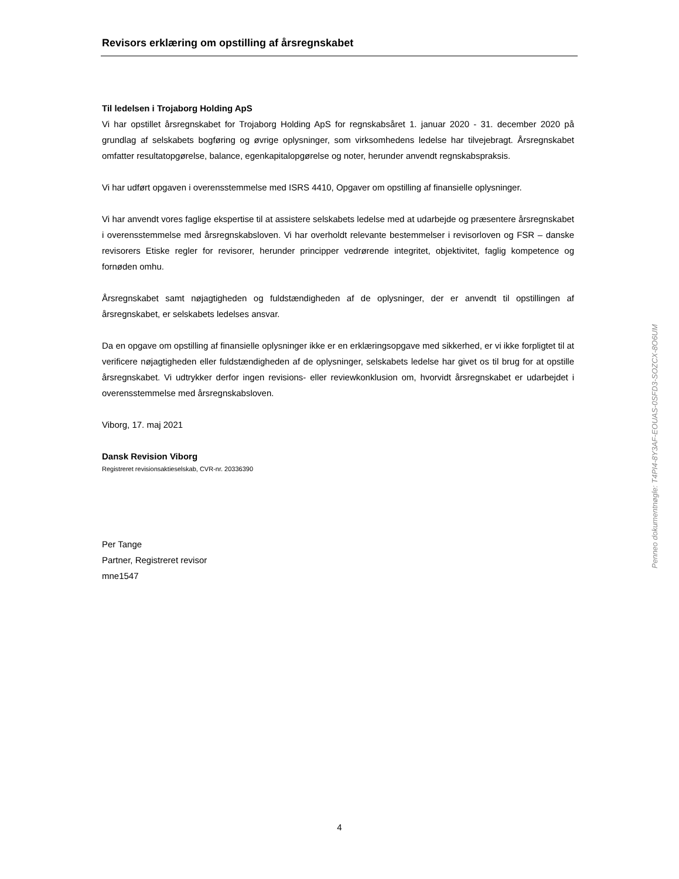Revisors erklæring om opstilling af årsregnskabet
Til ledelsen i Trojaborg Holding ApS
Vi har opstillet årsregnskabet for Trojaborg Holding ApS for regnskabsåret 1. januar 2020 - 31. december 2020 på grundlag af selskabets bogføring og øvrige oplysninger, som virksomhedens ledelse har tilvejebragt. Årsregnskabet omfatter resultatopgørelse, balance, egenkapitalopgørelse og noter, herunder anvendt regnskabspraksis.
Vi har udført opgaven i overensstemmelse med ISRS 4410, Opgaver om opstilling af finansielle oplysninger.
Vi har anvendt vores faglige ekspertise til at assistere selskabets ledelse med at udarbejde og præsentere årsregnskabet i overensstemmelse med årsregnskabsloven. Vi har overholdt relevante bestemmelser i revisorloven og FSR – danske revisorers Etiske regler for revisorer, herunder principper vedrørende integritet, objektivitet, faglig kompetence og fornøden omhu.
Årsregnskabet samt nøjagtigheden og fuldstændigheden af de oplysninger, der er anvendt til opstillingen af årsregnskabet, er selskabets ledelses ansvar.
Da en opgave om opstilling af finansielle oplysninger ikke er en erklæringsopgave med sikkerhed, er vi ikke forpligtet til at verificere nøjagtigheden eller fuldstændigheden af de oplysninger, selskabets ledelse har givet os til brug for at opstille årsregnskabet. Vi udtrykker derfor ingen revisions- eller reviewkonklusion om, hvorvidt årsregnskabet er udarbejdet i overensstemmelse med årsregnskabsloven.
Viborg, 17. maj 2021
Dansk Revision Viborg
Registreret revisionsaktieselskab, CVR-nr. 20336390
Per Tange
Partner, Registreret revisor
mne1547
Penneo dokumentnøgle: T4PI4-8Y3AF-EOUAS-0SFD3-SOZCX-8O6UM
4